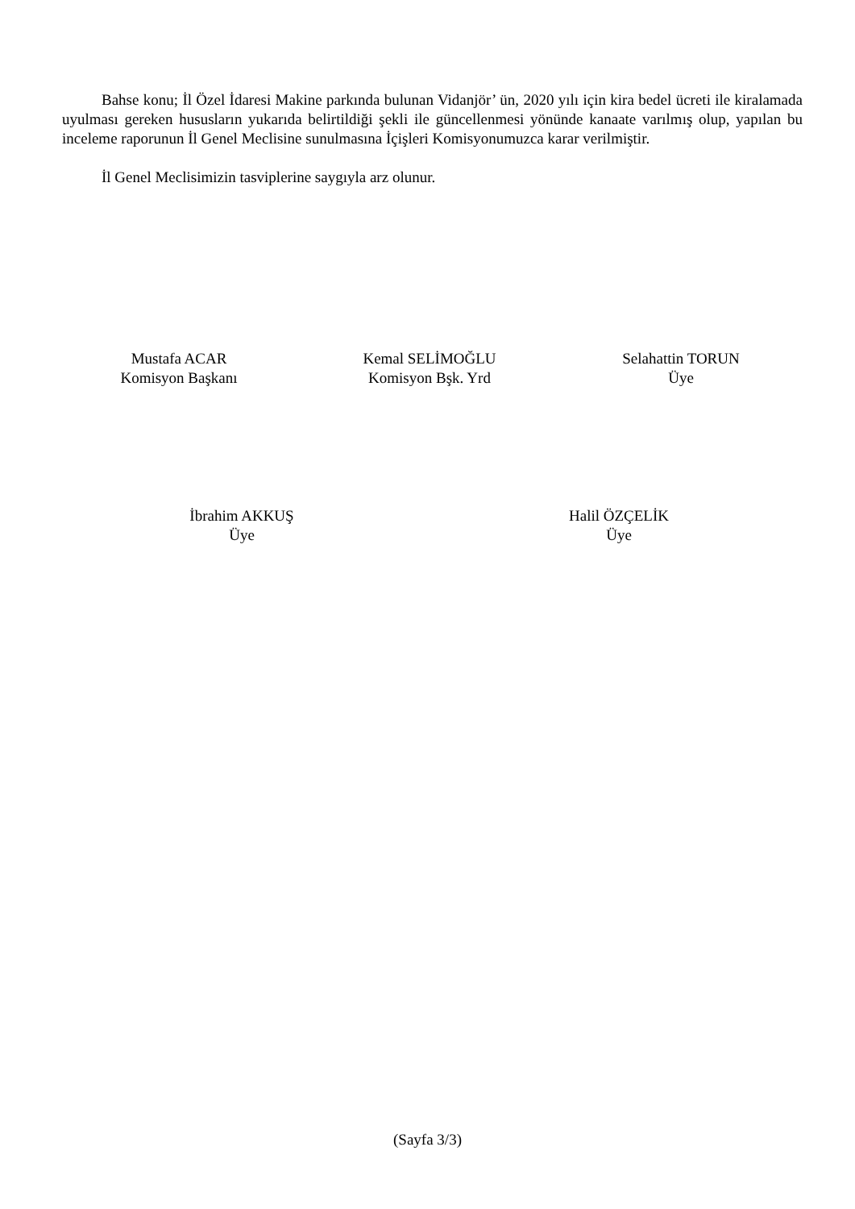Bahse konu; İl Özel İdaresi Makine parkında bulunan Vidanjör’ ün, 2020 yılı için kira bedel ücreti ile kiralamada uyulması gereken hususların yukarıda belirtildiği şekli ile güncellenmesi yönünde kanaate varılmış olup, yapılan bu inceleme raporunun İl Genel Meclisine sunulmasına İçişleri Komisyonumuzca karar verilmiştir.
İl Genel Meclisimizin tasviplerine saygıyla arz olunur.
Mustafa ACAR
Komisyon Başkanı
Kemal SELİMOĞLU
Komisyon Bşk. Yrd
Selahattin TORUN
Üye
İbrahim AKKUŞ
Üye
Halil ÖZÇELİK
Üye
(Sayfa 3/3)